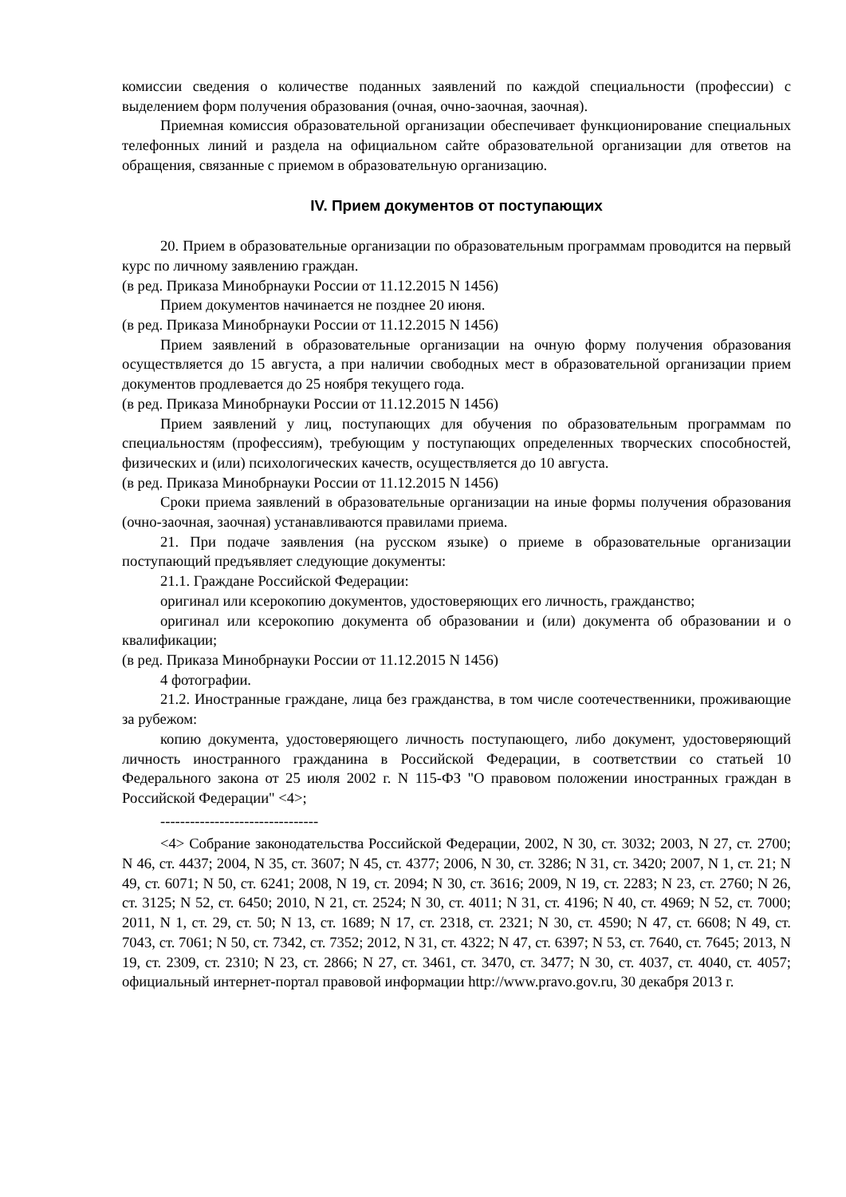комиссии сведения о количестве поданных заявлений по каждой специальности (профессии) с выделением форм получения образования (очная, очно-заочная, заочная).
Приемная комиссия образовательной организации обеспечивает функционирование специальных телефонных линий и раздела на официальном сайте образовательной организации для ответов на обращения, связанные с приемом в образовательную организацию.
IV. Прием документов от поступающих
20. Прием в образовательные организации по образовательным программам проводится на первый курс по личному заявлению граждан.
(в ред. Приказа Минобрнауки России от 11.12.2015 N 1456)
Прием документов начинается не позднее 20 июня.
(в ред. Приказа Минобрнауки России от 11.12.2015 N 1456)
Прием заявлений в образовательные организации на очную форму получения образования осуществляется до 15 августа, а при наличии свободных мест в образовательной организации прием документов продлевается до 25 ноября текущего года.
(в ред. Приказа Минобрнауки России от 11.12.2015 N 1456)
Прием заявлений у лиц, поступающих для обучения по образовательным программам по специальностям (профессиям), требующим у поступающих определенных творческих способностей, физических и (или) психологических качеств, осуществляется до 10 августа.
(в ред. Приказа Минобрнауки России от 11.12.2015 N 1456)
Сроки приема заявлений в образовательные организации на иные формы получения образования (очно-заочная, заочная) устанавливаются правилами приема.
21. При подаче заявления (на русском языке) о приеме в образовательные организации поступающий предъявляет следующие документы:
21.1. Граждане Российской Федерации:
оригинал или ксерокопию документов, удостоверяющих его личность, гражданство;
оригинал или ксерокопию документа об образовании и (или) документа об образовании и о квалификации;
(в ред. Приказа Минобрнауки России от 11.12.2015 N 1456)
4 фотографии.
21.2. Иностранные граждане, лица без гражданства, в том числе соотечественники, проживающие за рубежом:
копию документа, удостоверяющего личность поступающего, либо документ, удостоверяющий личность иностранного гражданина в Российской Федерации, в соответствии со статьей 10 Федерального закона от 25 июля 2002 г. N 115-ФЗ "О правовом положении иностранных граждан в Российской Федерации" <4>;
--------------------------------
<4> Собрание законодательства Российской Федерации, 2002, N 30, ст. 3032; 2003, N 27, ст. 2700; N 46, ст. 4437; 2004, N 35, ст. 3607; N 45, ст. 4377; 2006, N 30, ст. 3286; N 31, ст. 3420; 2007, N 1, ст. 21; N 49, ст. 6071; N 50, ст. 6241; 2008, N 19, ст. 2094; N 30, ст. 3616; 2009, N 19, ст. 2283; N 23, ст. 2760; N 26, ст. 3125; N 52, ст. 6450; 2010, N 21, ст. 2524; N 30, ст. 4011; N 31, ст. 4196; N 40, ст. 4969; N 52, ст. 7000; 2011, N 1, ст. 29, ст. 50; N 13, ст. 1689; N 17, ст. 2318, ст. 2321; N 30, ст. 4590; N 47, ст. 6608; N 49, ст. 7043, ст. 7061; N 50, ст. 7342, ст. 7352; 2012, N 31, ст. 4322; N 47, ст. 6397; N 53, ст. 7640, ст. 7645; 2013, N 19, ст. 2309, ст. 2310; N 23, ст. 2866; N 27, ст. 3461, ст. 3470, ст. 3477; N 30, ст. 4037, ст. 4040, ст. 4057; официальный интернет-портал правовой информации http://www.pravo.gov.ru, 30 декабря 2013 г.